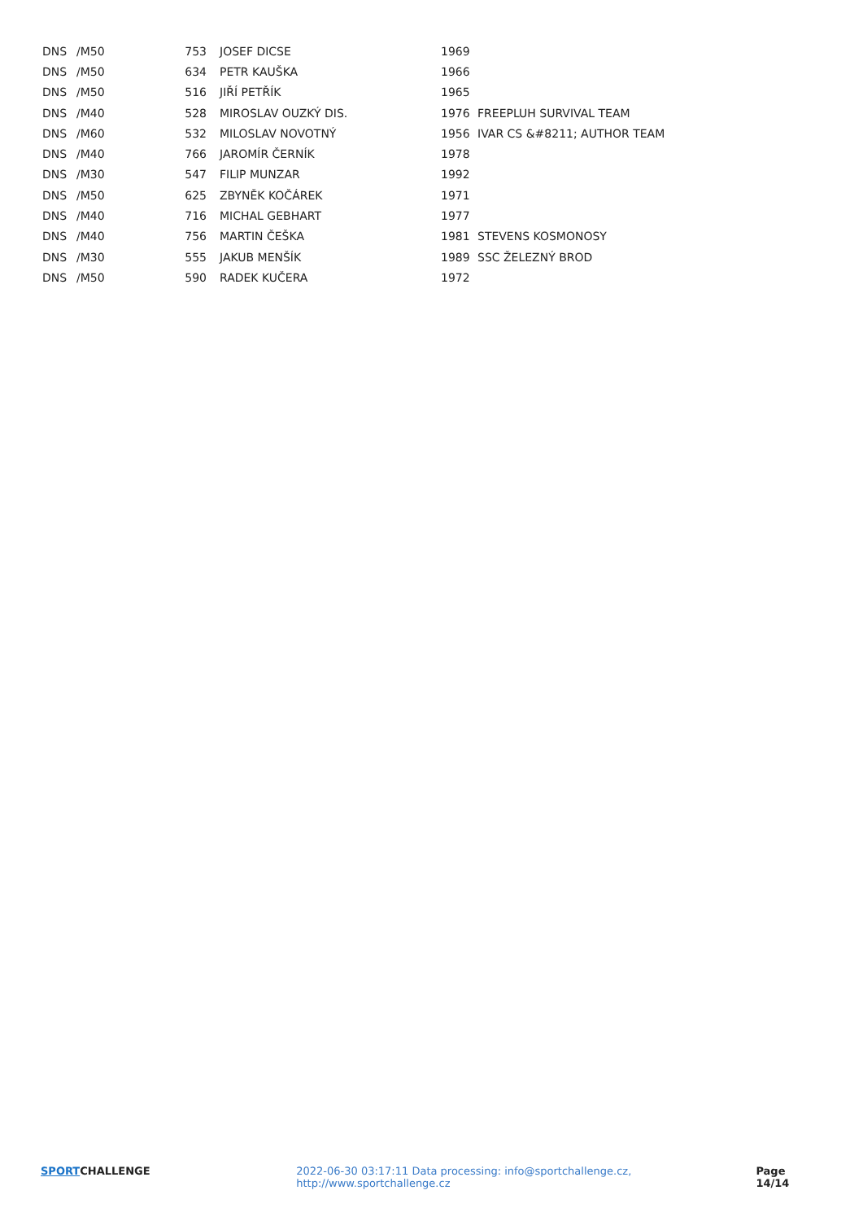| DNS | /M50 | 753 | JOSEF DICSE | 1969 | |
| DNS | /M50 | 634 | PETR KAUŠKA | 1966 | |
| DNS | /M50 | 516 | JIŘÍ PETŘÍK | 1965 | |
| DNS | /M40 | 528 | MIROSLAV OUZKÝ DIS. | 1976 | FREEPLUH SURVIVAL TEAM |
| DNS | /M60 | 532 | MILOSLAV NOVOTNÝ | 1956 | IVAR CS &#8211; AUTHOR TEAM |
| DNS | /M40 | 766 | JAROMÍR ČERNÍK | 1978 | |
| DNS | /M30 | 547 | FILIP MUNZAR | 1992 | |
| DNS | /M50 | 625 | ZBYNĚK KOČÁREK | 1971 | |
| DNS | /M40 | 716 | MICHAL GEBHART | 1977 | |
| DNS | /M40 | 756 | MARTIN ČEŠKA | 1981 | STEVENS KOSMONOSY |
| DNS | /M30 | 555 | JAKUB MENŠÍK | 1989 | SSC ŽELEZNÝ BROD |
| DNS | /M50 | 590 | RADEK KUČERA | 1972 | |
SPORTCHALLENGE 2022-06-30 03:17:11 Data processing: info@sportchallenge.cz, http://www.sportchallenge.cz
Page 14/14